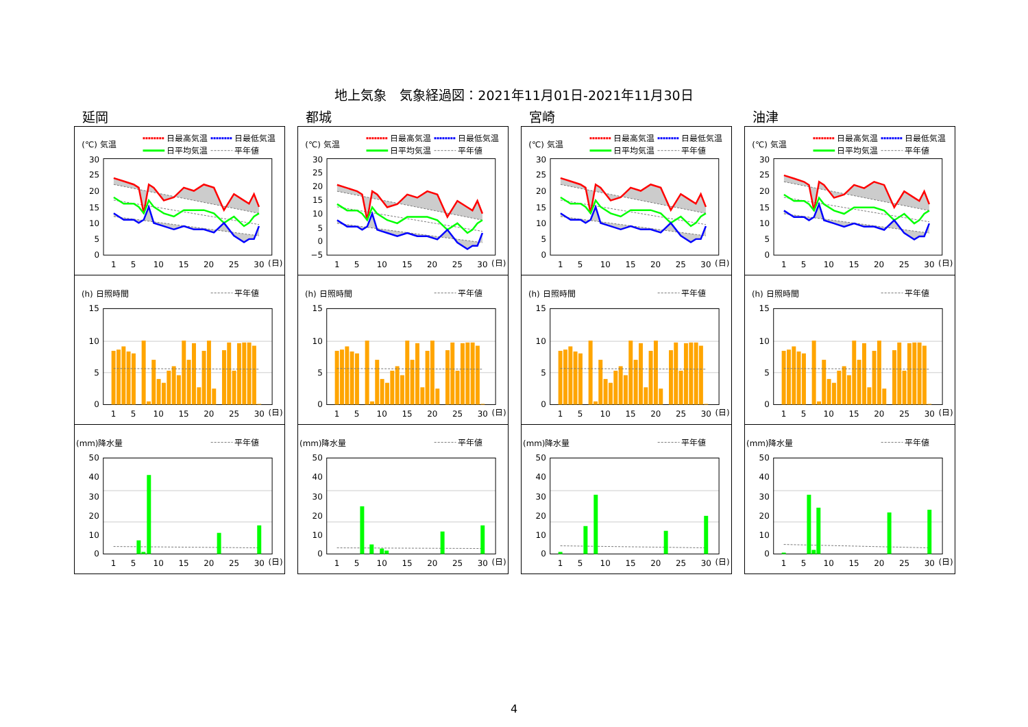地上気象　気象経過図：2021年11月01日-2021年11月30日
延岡
(℃) 気温
日最高気温
日最低気温
日平均気温
平年値
30
25
20
15
10
5
0
1
5
10
15
20
25
30
(日)
(h) 日照時間
平年値
15
10
5
0
1
5
10
15
20
25
30
(日)
(mm)降水量
平年値
50
40
30
20
10
0
1
5
10
15
20
25
30
(日)
都城
(℃) 気温
日最高気温
日最低気温
日平均気温
平年値
30
25
20
15
10
5
0
−5
1
5
10
15
20
25
30
(日)
(h) 日照時間
平年値
15
10
5
0
1
5
10
15
20
25
30
(日)
(mm)降水量
平年値
50
40
30
20
10
0
1
5
10
15
20
25
30
(日)
宮崎
(℃) 気温
日最高気温
日最低気温
日平均気温
平年値
30
25
20
15
10
5
0
1
5
10
15
20
25
30
(日)
(h) 日照時間
平年値
15
10
5
0
1
5
10
15
20
25
30
(日)
(mm)降水量
平年値
50
40
30
20
10
0
1
5
10
15
20
25
30
(日)
油津
(℃) 気温
日最高気温
日最低気温
日平均気温
平年値
30
25
20
15
10
5
0
1
5
10
15
20
25
30
(日)
(h) 日照時間
平年値
15
10
5
0
1
5
10
15
20
25
30
(日)
(mm)降水量
平年値
50
40
30
20
10
0
1
5
10
15
20
25
30
(日)
4